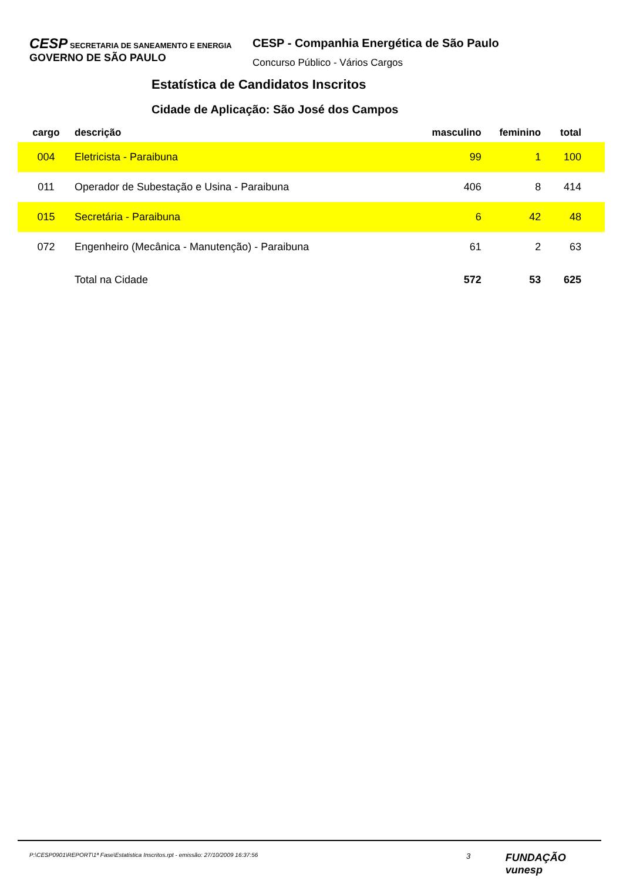CESP SECRETARIA DE SANEAMENTO E ENERGIA GOVERNO DE SÃO PAULO
CESP - Companhia Energética de São Paulo
Concurso Público - Vários Cargos
Estatística de Candidatos Inscritos
Cidade de Aplicação: São José dos Campos
| cargo | descrição | masculino | feminino | total |
| --- | --- | --- | --- | --- |
| 004 | Eletricista - Paraibuna | 99 | 1 | 100 |
| 011 | Operador de Subestação e Usina - Paraibuna | 406 | 8 | 414 |
| 015 | Secretária - Paraibuna | 6 | 42 | 48 |
| 072 | Engenheiro (Mecânica - Manutenção) - Paraibuna | 61 | 2 | 63 |
| | Total na Cidade | 572 | 53 | 625 |
P:\CESP0901\REPORT\1ª Fase\Estatistica Inscritos.rpt - emissão: 27/10/2009 16:37:56 3 FUNDAÇÃO vunesp